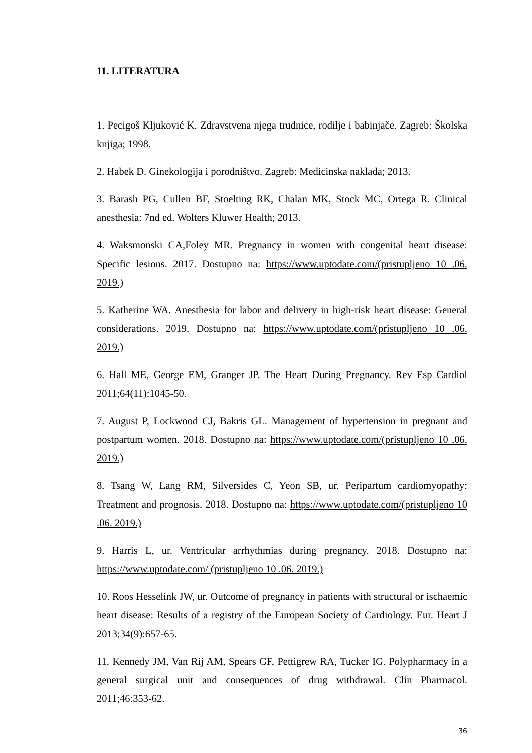11. LITERATURA
1. Pecigoš Kljuković K. Zdravstvena njega trudnice, rodilje i babinjače. Zagreb: Školska knjiga; 1998.
2. Habek D. Ginekologija i porodništvo. Zagreb: Medicinska naklada; 2013.
3. Barash PG, Cullen BF, Stoelting RK, Chalan MK, Stock MC, Ortega R. Clinical anesthesia: 7nd ed. Wolters Kluwer Health; 2013.
4. Waksmonski CA,Foley MR. Pregnancy in women with congenital heart disease: Specific lesions. 2017. Dostupno na: https://www.uptodate.com/(pristupljeno 10 .06. 2019.)
5. Katherine WA. Anesthesia for labor and delivery in high-risk heart disease: General considerations. 2019. Dostupno na: https://www.uptodate.com/(pristupljeno 10 .06. 2019.)
6. Hall ME, George EM, Granger JP. The Heart During Pregnancy. Rev Esp Cardiol 2011;64(11):1045-50.
7. August P, Lockwood CJ, Bakris GL. Management of hypertension in pregnant and postpartum women. 2018. Dostupno na: https://www.uptodate.com/(pristupljeno 10 .06. 2019.)
8. Tsang W, Lang RM, Silversides C, Yeon SB, ur. Peripartum cardiomyopathy: Treatment and prognosis. 2018. Dostupno na: https://www.uptodate.com/(pristupljeno 10 .06. 2019.)
9. Harris L, ur. Ventricular arrhythmias during pregnancy. 2018. Dostupno na: https://www.uptodate.com/ (pristupljeno 10 .06. 2019.)
10. Roos Hesselink JW, ur. Outcome of pregnancy in patients with structural or ischaemic heart disease: Results of a registry of the European Society of Cardiology. Eur. Heart J 2013;34(9):657-65.
11. Kennedy JM, Van Rij AM, Spears GF, Pettigrew RA, Tucker IG. Polypharmacy in a general surgical unit and consequences of drug withdrawal. Clin Pharmacol. 2011;46:353-62.
36